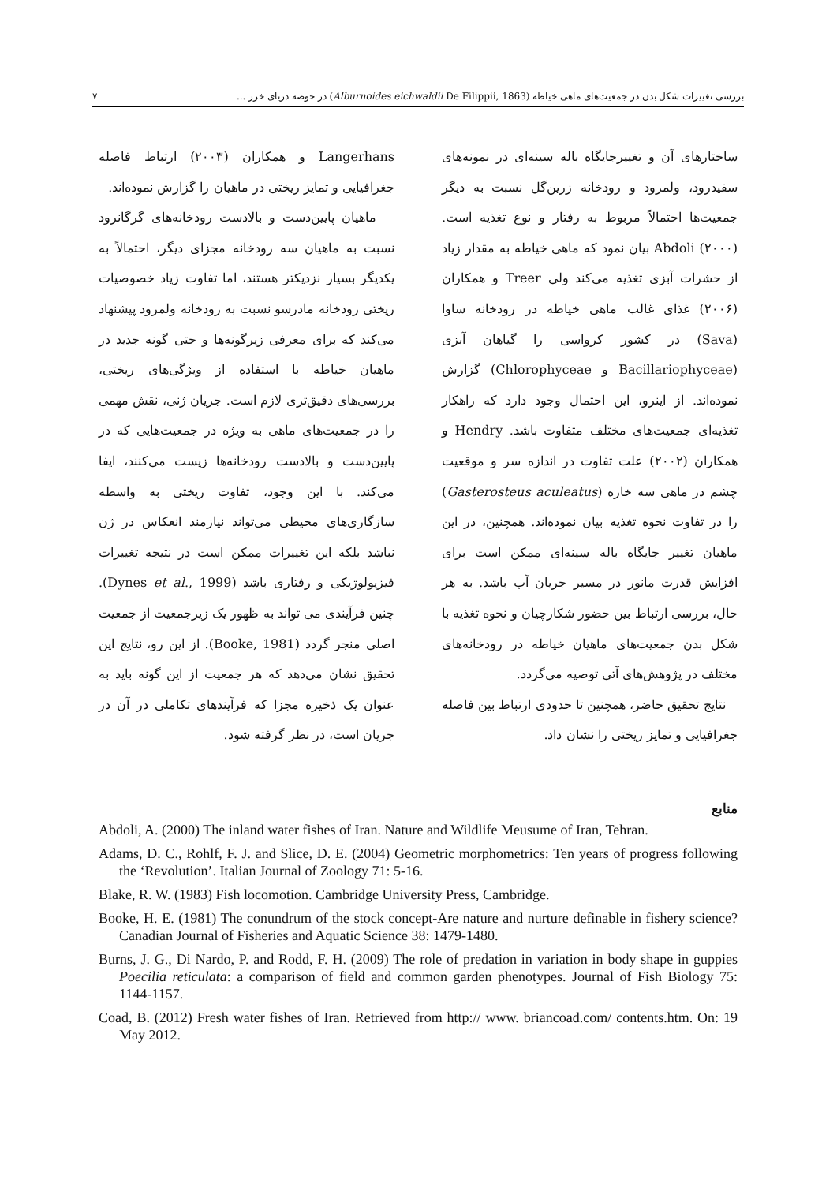بررسی تغییرات شکل بدن در جمعیت‌های ماهی خیاطه (Alburnoides eichwaldii De Filippii, 1863) در حوضه دریای خزر ... ۷
ساختارهای آن و تغییرجایگاه باله سینه‌ای در نمونه‌های سفیدرود، ولمرود و رودخانه زرین‌گل نسبت به دیگر جمعیت‌ها احتمالاً مربوط به رفتار و نوع تغذیه است. Abdoli (۲۰۰۰) بیان نمود که ماهی خیاطه به مقدار زیاد از حشرات آبزی تغذیه می‌کند ولی Treer و همکاران (۲۰۰۶) غذای غالب ماهی خیاطه در رودخانه ساوا (Sava) در کشور کرواسی را گیاهان آبزی (Bacillariophyceae و Chlorophyceae) گزارش نموده‌اند. از اینرو، این احتمال وجود دارد که راهکار تغذیه‌ای جمعیت‌های مختلف متفاوت باشد. Hendry و همکاران (۲۰۰۲) علت تفاوت در اندازه سر و موقعیت چشم در ماهی سه خاره (Gasterosteus aculeatus) را در تفاوت نحوه تغذیه بیان نموده‌اند. همچنین، در این ماهیان تغییر جایگاه باله سینه‌ای ممکن است برای افزایش قدرت مانور در مسیر جریان آب باشد. به هر حال، بررسی ارتباط بین حضور شکارچیان و نحوه تغذیه با شکل بدن جمعیت‌های ماهیان خیاطه در رودخانه‌های مختلف در پژوهش‌های آتی توصیه می‌گردد.
نتایج تحقیق حاضر، همچنین تا حدودی ارتباط بین فاصله جغرافیایی و تمایز ریختی را نشان داد.
Langerhans و همکاران (۲۰۰۳) ارتباط فاصله جغرافیایی و تمایز ریختی در ماهیان را گزارش نموده‌اند.
ماهیان پایین‌دست و بالادست رودخانه‌های گرگانرود نسبت به ماهیان سه رودخانه مجزای دیگر، احتمالاً به یکدیگر بسیار نزدیکتر هستند، اما تفاوت زیاد خصوصیات ریختی رودخانه مادرسو نسبت به رودخانه ولمرود پیشنهاد می‌کند که برای معرفی زیرگونه‌ها و حتی گونه جدید در ماهیان خیاطه با استفاده از ویژگی‌های ریختی، بررسی‌های دقیق‌تری لازم است. جریان ژنی، نقش مهمی را در جمعیت‌های ماهی به ویژه در جمعیت‌هایی که در پایین‌دست و بالادست رودخانه‌ها زیست می‌کنند، ایفا می‌کند. با این وجود، تفاوت ریختی به واسطه سازگاری‌های محیطی می‌تواند نیازمند انعکاس در ژن نباشد بلکه این تغییرات ممکن است در نتیجه تغییرات فیزیولوژیکی و رفتاری باشد (Dynes et al., 1999). چنین فرآیندی می تواند به ظهور یک زیرجمعیت از جمعیت اصلی منجر گردد (Booke, 1981). از این رو، نتایج این تحقیق نشان می‌دهد که هر جمعیت از این گونه باید به عنوان یک ذخیره مجزا که فرآیندهای تکاملی در آن در جریان است، در نظر گرفته شود.
منابع
Abdoli, A. (2000) The inland water fishes of Iran. Nature and Wildlife Meusume of Iran, Tehran.
Adams, D. C., Rohlf, F. J. and Slice, D. E. (2004) Geometric morphometrics: Ten years of progress following the ‘Revolution’. Italian Journal of Zoology 71: 5-16.
Blake, R. W. (1983) Fish locomotion. Cambridge University Press, Cambridge.
Booke, H. E. (1981) The conundrum of the stock concept-Are nature and nurture definable in fishery science? Canadian Journal of Fisheries and Aquatic Science 38: 1479-1480.
Burns, J. G., Di Nardo, P. and Rodd, F. H. (2009) The role of predation in variation in body shape in guppies Poecilia reticulata: a comparison of field and common garden phenotypes. Journal of Fish Biology 75: 1144-1157.
Coad, B. (2012) Fresh water fishes of Iran. Retrieved from http:// www. briancoad.com/ contents.htm. On: 19 May 2012.